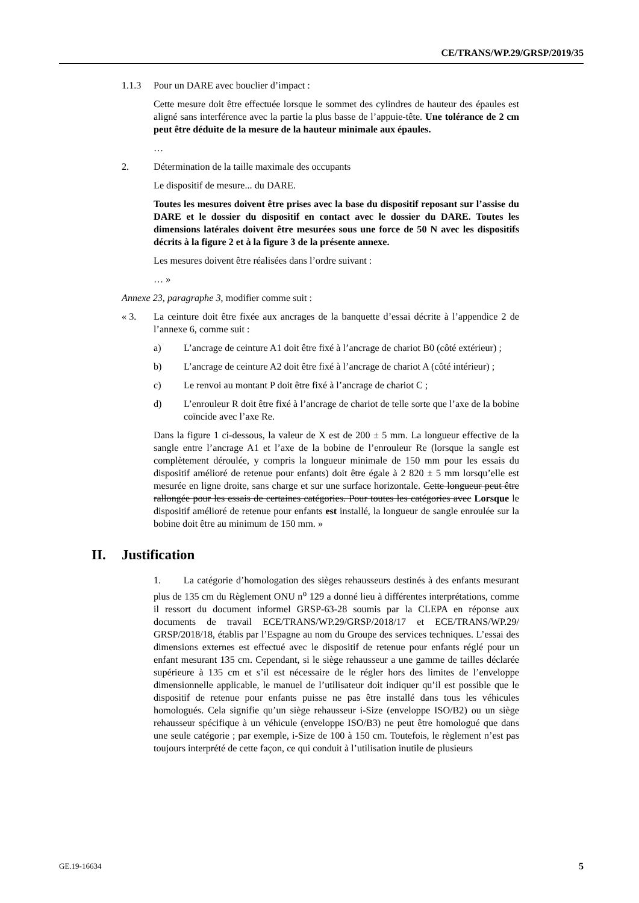CE/TRANS/WP.29/GRSP/2019/35
1.1.3 Pour un DARE avec bouclier d’impact :
Cette mesure doit être effectuée lorsque le sommet des cylindres de hauteur des épaules est aligné sans interférence avec la partie la plus basse de l’appuie-tête. Une tolérance de 2 cm peut être déduite de la mesure de la hauteur minimale aux épaules.
…
2. Détermination de la taille maximale des occupants
Le dispositif de mesure... du DARE.
Toutes les mesures doivent être prises avec la base du dispositif reposant sur l’assise du DARE et le dossier du dispositif en contact avec le dossier du DARE. Toutes les dimensions latérales doivent être mesurées sous une force de 50 N avec les dispositifs décrits à la figure 2 et à la figure 3 de la présente annexe.
Les mesures doivent être réalisées dans l’ordre suivant :
… »
Annexe 23, paragraphe 3, modifier comme suit :
« 3. La ceinture doit être fixée aux ancrages de la banquette d’essai décrite à l’appendice 2 de l’annexe 6, comme suit :
a) L’ancrage de ceinture A1 doit être fixé à l’ancrage de chariot B0 (côté extérieur) ;
b) L’ancrage de ceinture A2 doit être fixé à l’ancrage de chariot A (côté intérieur) ;
c) Le renvoi au montant P doit être fixé à l’ancrage de chariot C ;
d) L’enrouleur R doit être fixé à l’ancrage de chariot de telle sorte que l’axe de la bobine coïncide avec l’axe Re.
Dans la figure 1 ci-dessous, la valeur de X est de 200 ± 5 mm. La longueur effective de la sangle entre l’ancrage A1 et l’axe de la bobine de l’enrouleur Re (lorsque la sangle est complètement déroulée, y compris la longueur minimale de 150 mm pour les essais du dispositif amélioré de retenue pour enfants) doit être égale à 2 820 ± 5 mm lorsqu’elle est mesurée en ligne droite, sans charge et sur une surface horizontale. Cette longueur peut être rallongée pour les essais de certaines catégories. Pour toutes les catégories avec Lorsque le dispositif amélioré de retenue pour enfants est installé, la longueur de sangle enroulée sur la bobine doit être au minimum de 150 mm. »
II. Justification
1. La catégorie d’homologation des sièges rehausseurs destinés à des enfants mesurant plus de 135 cm du Règlement ONU n<sup>o</sup> 129 a donné lieu à différentes interprétations, comme il ressort du document informel GRSP-63-28 soumis par la CLEPA en réponse aux documents de travail ECE/TRANS/WP.29/GRSP/2018/17 et ECE/TRANS/WP.29/ GRSP/2018/18, établis par l’Espagne au nom du Groupe des services techniques. L’essai des dimensions externes est effectué avec le dispositif de retenue pour enfants réglé pour un enfant mesurant 135 cm. Cependant, si le siège rehausseur a une gamme de tailles déclarée supérieure à 135 cm et s’il est nécessaire de le régler hors des limites de l’enveloppe dimensionnelle applicable, le manuel de l’utilisateur doit indiquer qu’il est possible que le dispositif de retenue pour enfants puisse ne pas être installé dans tous les véhicules homologués. Cela signifie qu’un siège rehausseur i-Size (enveloppe ISO/B2) ou un siège rehausseur spécifique à un véhicule (enveloppe ISO/B3) ne peut être homologué que dans une seule catégorie ; par exemple, i-Size de 100 à 150 cm. Toutefois, le règlement n’est pas toujours interprété de cette façon, ce qui conduit à l’utilisation inutile de plusieurs
GE.19-16634 5